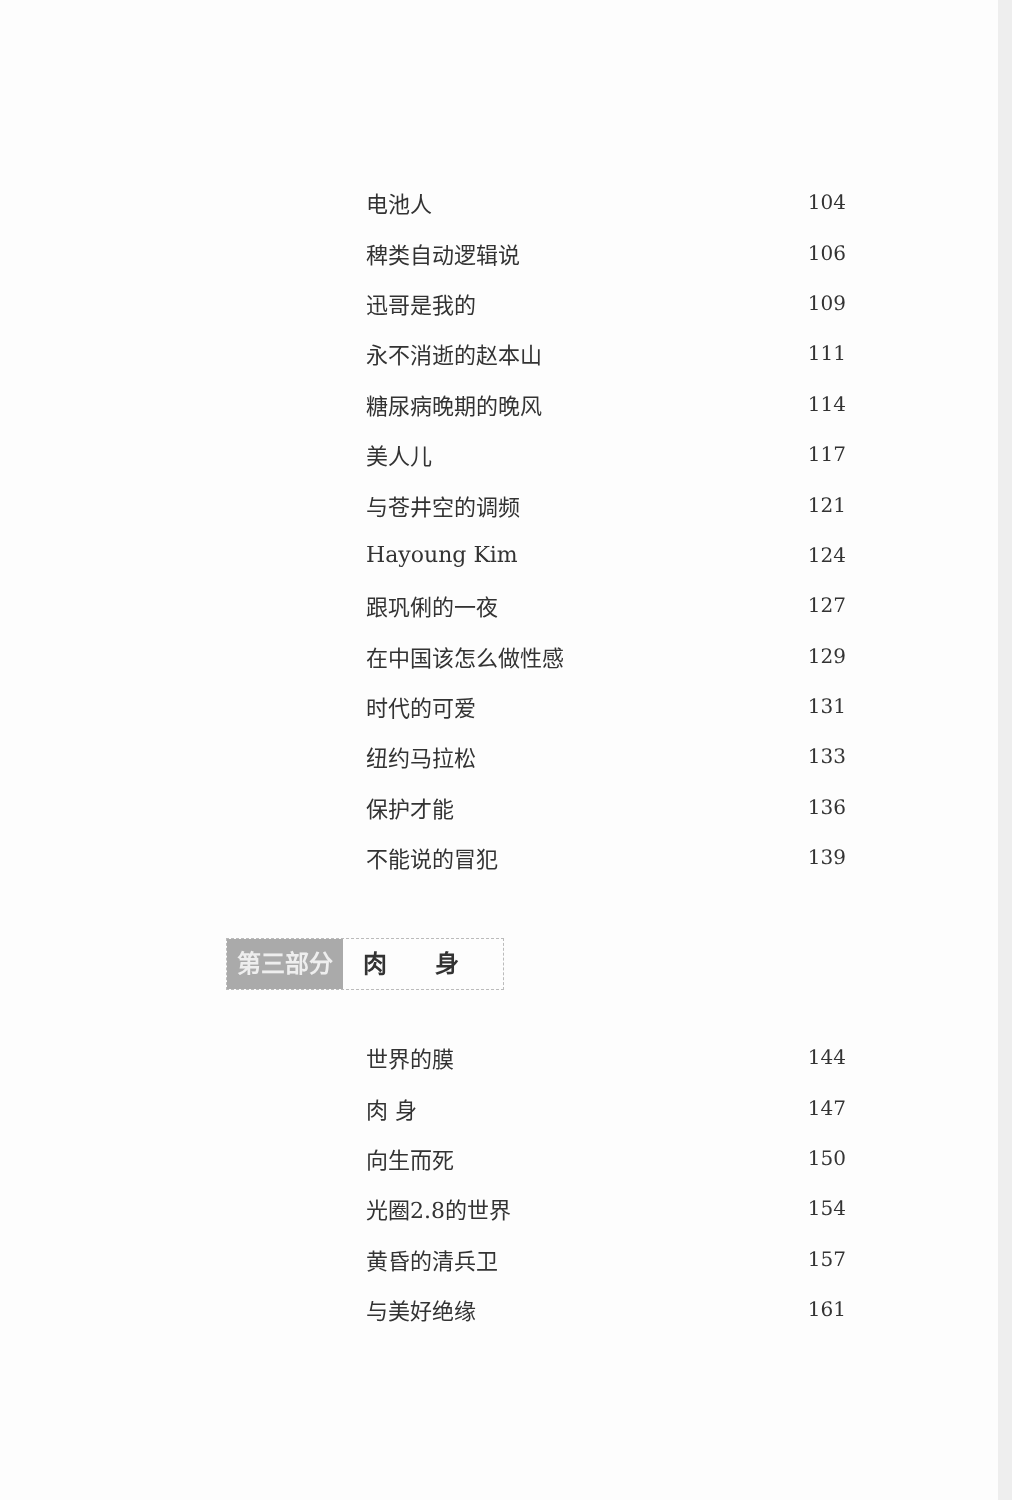电池人 104
稗类自动逻辑说 106
迅哥是我的 109
永不消逝的赵本山 111
糖尿病晚期的晚风 114
美人儿 117
与苍井空的调频 121
Hayoung Kim 124
跟巩俐的一夜 127
在中国该怎么做性感 129
时代的可爱 131
纽约马拉松 133
保护才能 136
不能说的冒犯 139
第三部分 肉　　身
世界的膜 144
肉 身 147
向生而死 150
光圈2.8的世界 154
黄昏的清兵卫 157
与美好绝缘 161